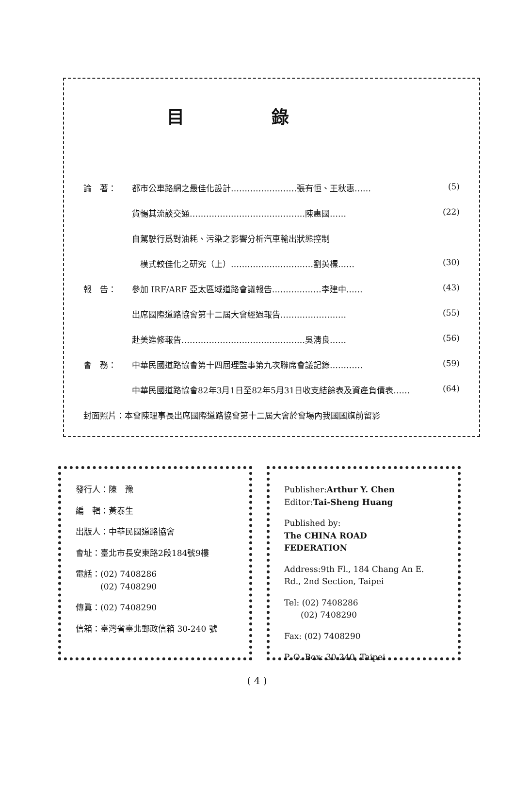目錄
論　著： 都市公車路網之最佳化設計……………………張有恒、王秋惠…… (5)
貨暢其流談交通……………………………………陳惠國…… (22)
自駕駛行爲對油耗、污染之影響分析汽車輸出狀態控制
　模式較佳化之研究（上）…………………………劉英標…… (30)
報　告： 參加 IRF/ARF 亞太區域道路會議報告………………李建中…… (43)
出席國際道路協會第十二屆大會經過報告…………………… (55)
赴美進修報告………………………………………吳淸良…… (56)
會　務： 中華民國道路協會第十四屆理監事第九次聯席會議記錄………… (59)
中華民國道路協會82年3月1日至82年5月31日收支結餘表及資產負債表…… (64)
封面照片：本會陳理事長出席國際道路協會第十二屆大會於會場內我國國旗前留影
發行人：陳　豫
編　輯：黃泰生
出版人：中華民國道路協會
會址：臺北市長安東路2段184號9樓
電話：(02) 7408286
　　　(02) 7408290
傳眞：(02) 7408290
信箱：臺灣省臺北郵政信箱 30-240 號
Publisher:Arthur Y. Chen
Editor:Tai-Sheng Huang
Published by:
The CHINA ROAD
FEDERATION
Address:9th Fl., 184 Chang An E. Rd., 2nd Section, Taipei
Tel: (02) 7408286
　　(02) 7408290
Fax: (02) 7408290
P. O. Box: 30-240, Taipei
( 4 )